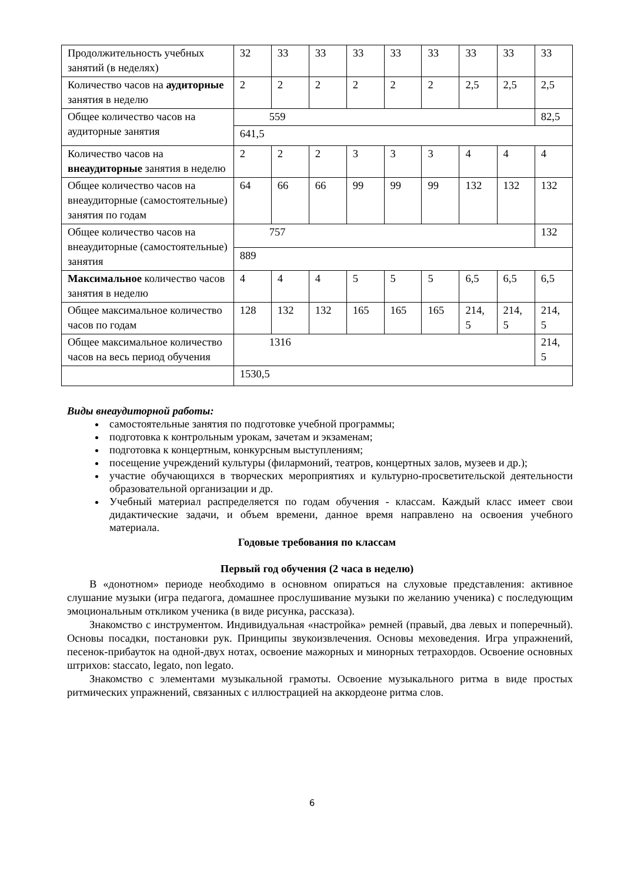| Продолжительность учебных занятий (в неделях) | 32 | 33 | 33 | 33 | 33 | 33 | 33 | 33 | 33 |
| Количество часов на аудиторные занятия в неделю | 2 | 2 | 2 | 2 | 2 | 2 | 2,5 | 2,5 | 2,5 |
| Общее количество часов на аудиторные занятия | 559 | | | | | | | | 82,5 |
| | 641,5 | | | | | | | | |
| Количество часов на внеаудиторные занятия в неделю | 2 | 2 | 2 | 3 | 3 | 3 | 4 | 4 | 4 |
| Общее количество часов на внеаудиторные (самостоятельные) занятия по годам | 64 | 66 | 66 | 99 | 99 | 99 | 132 | 132 | 132 |
| Общее количество часов на внеаудиторные (самостоятельные) занятия | 757 | | | | | | | | 132 |
| | 889 | | | | | | | | |
| Максимальное количество часов занятия в неделю | 4 | 4 | 4 | 5 | 5 | 5 | 6,5 | 6,5 | 6,5 |
| Общее максимальное количество часов по годам | 128 | 132 | 132 | 165 | 165 | 165 | 214, 5 | 214, 5 | 214, 5 |
| Общее максимальное количество часов на весь период обучения | 1316 | | | | | | | | 214, 5 |
| | 1530,5 | | | | | | | | |
Виды внеаудиторной работы:
самостоятельные занятия по подготовке учебной программы;
подготовка к контрольным урокам, зачетам и экзаменам;
подготовка к концертным, конкурсным выступлениям;
посещение учреждений культуры (филармоний, театров, концертных залов, музеев и др.);
участие обучающихся в творческих мероприятиях и культурно-просветительской деятельности образовательной организации и др.
Учебный материал распределяется по годам обучения - классам. Каждый класс имеет свои дидактические задачи, и объем времени, данное время направлено на освоения учебного материала.
Годовые требования по классам
Первый год обучения (2 часа в неделю)
В «донотном» периоде необходимо в основном опираться на слуховые представления: активное слушание музыки (игра педагога, домашнее прослушивание музыки по желанию ученика) с последующим эмоциональным откликом ученика (в виде рисунка, рассказа).
Знакомство с инструментом. Индивидуальная «настройка» ремней (правый, два левых и поперечный). Основы посадки, постановки рук. Принципы звукоизвлечения. Основы меховедения. Игра упражнений, песенок-прибауток на одной-двух нотах, освоение мажорных и минорных тетрахордов. Освоение основных штрихов: staccato, legato, non legato.
Знакомство с элементами музыкальной грамоты. Освоение музыкального ритма в виде простых ритмических упражнений, связанных с иллюстрацией на аккордеоне ритма слов.
6